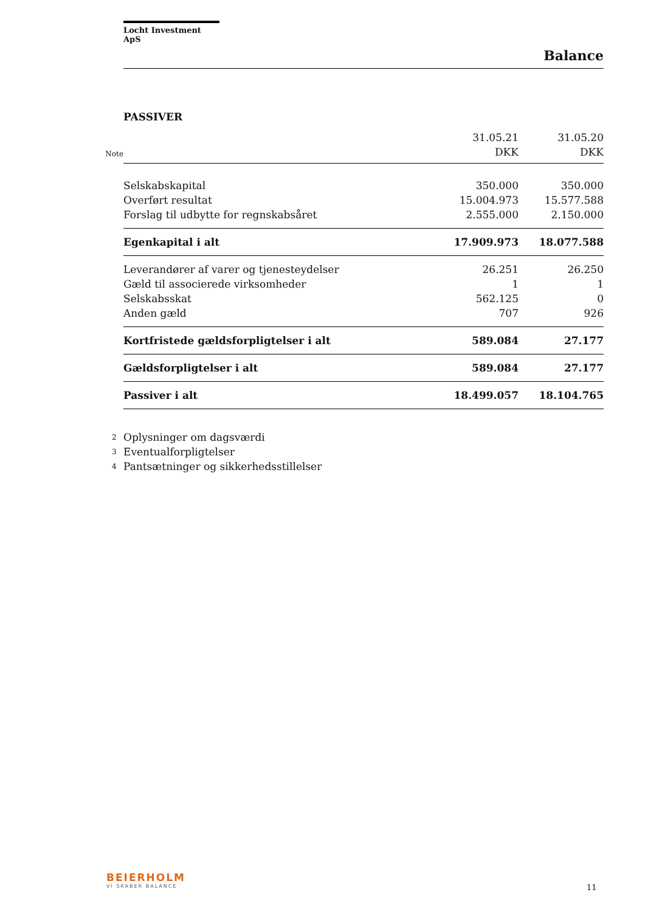Locht Investment ApS
Balance
PASSIVER
| | | 31.05.21 | 31.05.20 |
| Note | | DKK | DKK |
| | Selskabskapital | 350.000 | 350.000 |
| | Overført resultat | 15.004.973 | 15.577.588 |
| | Forslag til udbytte for regnskabsåret | 2.555.000 | 2.150.000 |
| | Egenkapital i alt | 17.909.973 | 18.077.588 |
| | Leverandører af varer og tjenesteydelser | 26.251 | 26.250 |
| | Gæld til associerede virksomheder | 1 | 1 |
| | Selskabsskat | 562.125 | 0 |
| | Anden gæld | 707 | 926 |
| | Kortfristede gældsforpligtelser i alt | 589.084 | 27.177 |
| | Gældsforpligtelser i alt | 589.084 | 27.177 |
| | Passiver i alt | 18.499.057 | 18.104.765 |
| 2 | Oplysninger om dagsværdi | | |
| 3 | Eventualforpligtelser | | |
| 4 | Pantsætninger og sikkerhedsstillelser | | |
BEIERHOLM
VI SKABER BALANCE
11